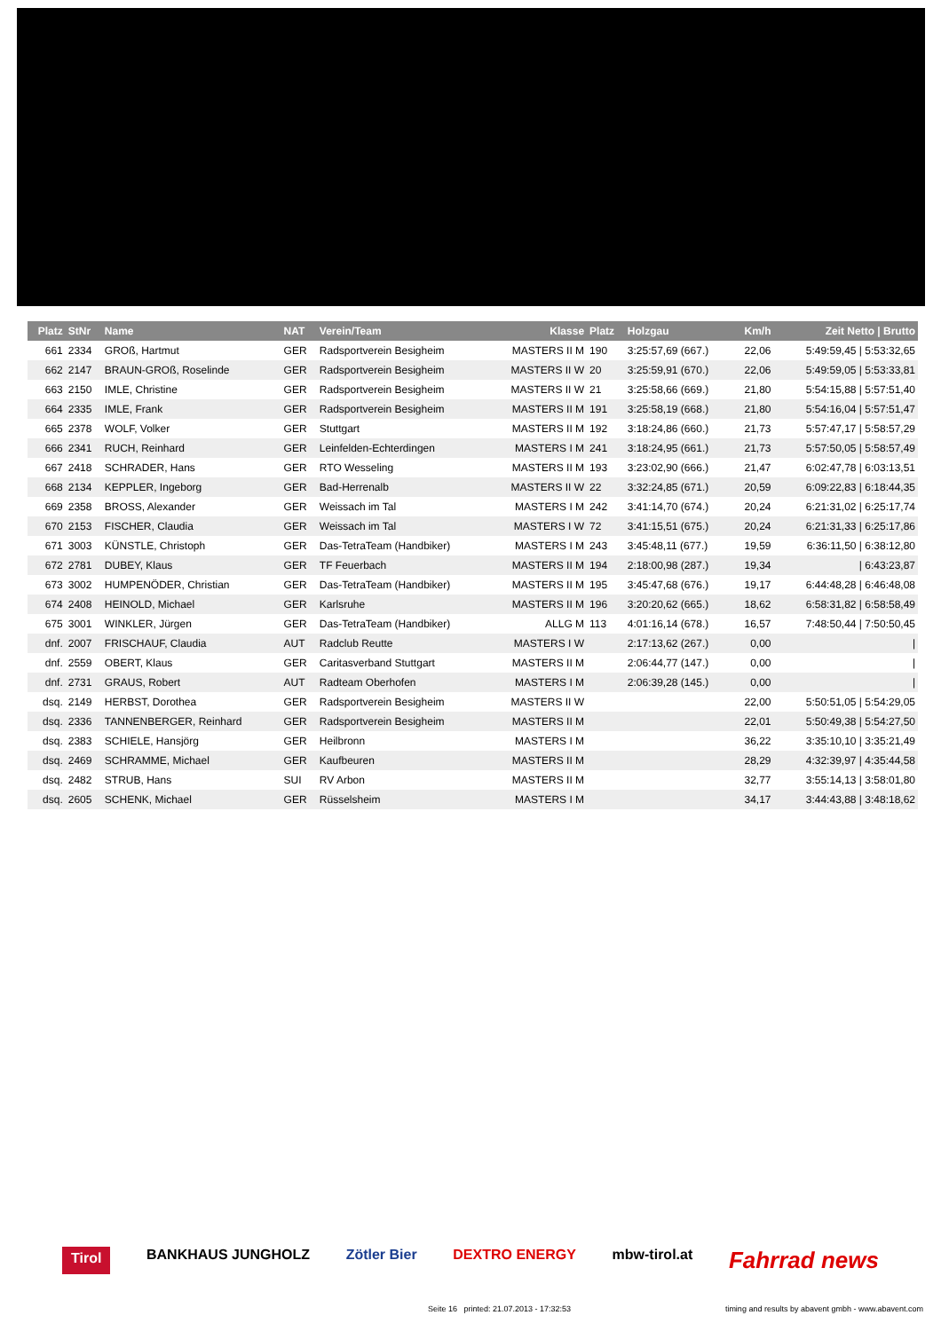| Platz | StNr | Name | NAT | Verein/Team | Klasse | Platz | Holzgau | Km/h | Zeit Netto / Brutto |
| --- | --- | --- | --- | --- | --- | --- | --- | --- | --- |
| 661 | 2334 | GROß, Hartmut | GER | Radsportverein Besigheim | MASTERS II M | 190 | 3:25:57,69 (667.) | 22,06 | 5:49:59,45 / 5:53:32,65 |
| 662 | 2147 | BRAUN-GROß, Roselinde | GER | Radsportverein Besigheim | MASTERS II W | 20 | 3:25:59,91 (670.) | 22,06 | 5:49:59,05 / 5:53:33,81 |
| 663 | 2150 | IMLE, Christine | GER | Radsportverein Besigheim | MASTERS II W | 21 | 3:25:58,66 (669.) | 21,80 | 5:54:15,88 / 5:57:51,40 |
| 664 | 2335 | IMLE, Frank | GER | Radsportverein Besigheim | MASTERS II M | 191 | 3:25:58,19 (668.) | 21,80 | 5:54:16,04 / 5:57:51,47 |
| 665 | 2378 | WOLF, Volker | GER | Stuttgart | MASTERS II M | 192 | 3:18:24,86 (660.) | 21,73 | 5:57:47,17 / 5:58:57,29 |
| 666 | 2341 | RUCH, Reinhard | GER | Leinfelden-Echterdingen | MASTERS I M | 241 | 3:18:24,95 (661.) | 21,73 | 5:57:50,05 / 5:58:57,49 |
| 667 | 2418 | SCHRADER, Hans | GER | RTO Wesseling | MASTERS II M | 193 | 3:23:02,90 (666.) | 21,47 | 6:02:47,78 / 6:03:13,51 |
| 668 | 2134 | KEPPLER, Ingeborg | GER | Bad-Herrenalb | MASTERS II W | 22 | 3:32:24,85 (671.) | 20,59 | 6:09:22,83 / 6:18:44,35 |
| 669 | 2358 | BROSS, Alexander | GER | Weissach im Tal | MASTERS I M | 242 | 3:41:14,70 (674.) | 20,24 | 6:21:31,02 / 6:25:17,74 |
| 670 | 2153 | FISCHER, Claudia | GER | Weissach im Tal | MASTERS I W | 72 | 3:41:15,51 (675.) | 20,24 | 6:21:31,33 / 6:25:17,86 |
| 671 | 3003 | KÜNSTLE, Christoph | GER | Das-TetraTeam (Handbiker) | MASTERS I M | 243 | 3:45:48,11 (677.) | 19,59 | 6:36:11,50 / 6:38:12,80 |
| 672 | 2781 | DUBEY, Klaus | GER | TF Feuerbach | MASTERS II M | 194 | 2:18:00,98 (287.) | 19,34 | / 6:43:23,87 |
| 673 | 3002 | HUMPENÖDER, Christian | GER | Das-TetraTeam (Handbiker) | MASTERS II M | 195 | 3:45:47,68 (676.) | 19,17 | 6:44:48,28 / 6:46:48,08 |
| 674 | 2408 | HEINOLD, Michael | GER | Karlsruhe | MASTERS II M | 196 | 3:20:20,62 (665.) | 18,62 | 6:58:31,82 / 6:58:58,49 |
| 675 | 3001 | WINKLER, Jürgen | GER | Das-TetraTeam (Handbiker) | ALLG M | 113 | 4:01:16,14 (678.) | 16,57 | 7:48:50,44 / 7:50:50,45 |
| dnf. | 2007 | FRISCHAUF, Claudia | AUT | Radclub Reutte | MASTERS I W | | 2:17:13,62 (267.) | 0,00 | / |
| dnf. | 2559 | OBERT, Klaus | GER | Caritasverband Stuttgart | MASTERS II M | | 2:06:44,77 (147.) | 0,00 | / |
| dnf. | 2731 | GRAUS, Robert | AUT | Radteam Oberhofen | MASTERS I M | | 2:06:39,28 (145.) | 0,00 | / |
| dsq. | 2149 | HERBST, Dorothea | GER | Radsportverein Besigheim | MASTERS II W | | | 22,00 | 5:50:51,05 / 5:54:29,05 |
| dsq. | 2336 | TANNENBERGER, Reinhard | GER | Radsportverein Besigheim | MASTERS II M | | | 22,01 | 5:50:49,38 / 5:54:27,50 |
| dsq. | 2383 | SCHIELE, Hansjörg | GER | Heilbronn | MASTERS I M | | | 36,22 | 3:35:10,10 / 3:35:21,49 |
| dsq. | 2469 | SCHRAMME, Michael | GER | Kaufbeuren | MASTERS II M | | | 28,29 | 4:32:39,97 / 4:35:44,58 |
| dsq. | 2482 | STRUB, Hans | SUI | RV Arbon | MASTERS II M | | | 32,77 | 3:55:14,13 / 3:58:01,80 |
| dsq. | 2605 | SCHENK, Michael | GER | Rüsselsheim | MASTERS I M | | | 34,17 | 3:44:43,88 / 3:48:18,62 |
Tirol BANKHAUS JUNGHOLZ Zötler Bier DEXTRO ENERGY mbw-tirol.at Fahrrad news
Seite 16 printed: 21.07.2013 - 17:32:53 timing and results by abavent gmbh - www.abavent.com